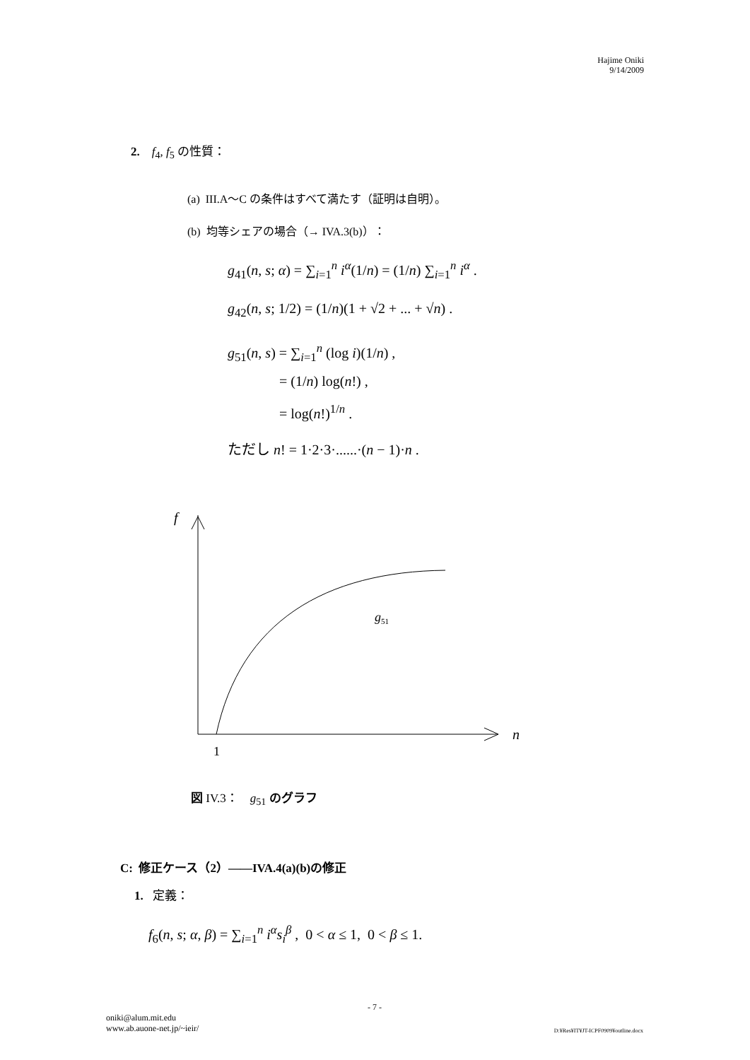Hajime Oniki
9/14/2009
2. f<sub>4</sub>, f<sub>5</sub> の性質：
(a) III.A～C の条件はすべて満たす（証明は自明）。
(b) 均等シェアの場合（→ IVA.3(b)）：
g<sub>41</sub>(n, s; α) = ∑<sub>i=1</sub><sup>n</sup> i<sup>α</sup>(1/n) = (1/n) ∑<sub>i=1</sub><sup>n</sup> i<sup>α</sup> .
g<sub>42</sub>(n, s; 1/2) = (1/n)(1 + √2 + ... + √n) .
g<sub>51</sub>(n, s) = ∑<sub>i=1</sub><sup>n</sup> (log i)(1/n) ,
= (1/n) log(n!) ,
= log(n!)<sup>1/n</sup> .
ただし n! = 1·2·3·......·(n − 1)·n .
f
n
1
g51
図 IV.3： g<sub>51</sub> のグラフ
C: 修正ケース（2）——IVA.4(a)(b)の修正
1. 定義：
f<sub>6</sub>(n, s; α, β) = ∑<sub>i=1</sub><sup>n</sup> i<sup>α</sup>s<sub>i</sub><sup>β</sup> , 0 < α ≤ 1, 0 < β ≤ 1.
- 7 -
oniki@alum.mit.edu
www.ab.auone-net.jp/~ieir/ D:¥Res¥IT¥JT-ICPF0909¥outline.docx